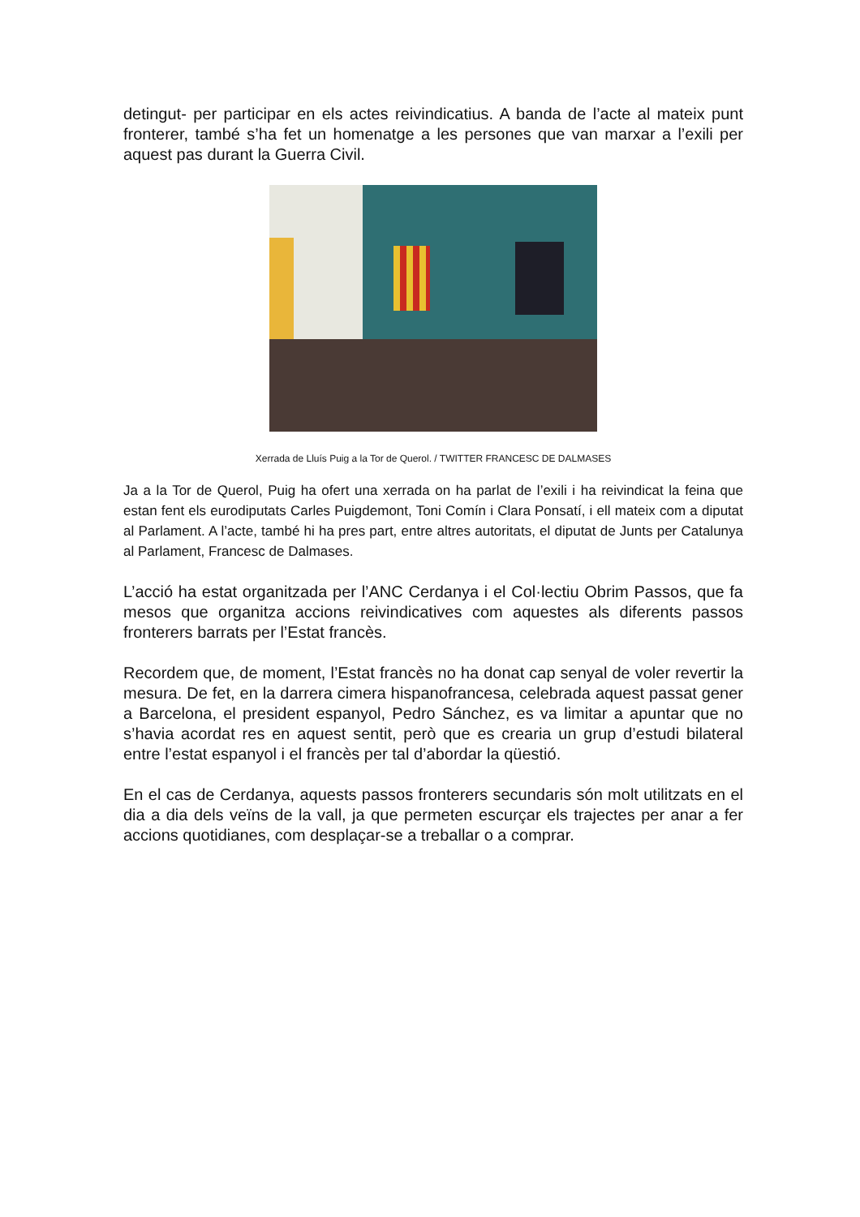detingut- per participar en els actes reivindicatius. A banda de l’acte al mateix punt fronterer, també s’ha fet un homenatge a les persones que van marxar a l’exili per aquest pas durant la Guerra Civil.
Xerrada de Lluís Puig a la Tor de Querol. / TWITTER FRANCESC DE DALMASES
Ja a la Tor de Querol, Puig ha ofert una xerrada on ha parlat de l’exili i ha reivindicat la feina que estan fent els eurodiputats Carles Puigdemont, Toni Comín i Clara Ponsatí, i ell mateix com a diputat al Parlament. A l’acte, també hi ha pres part, entre altres autoritats, el diputat de Junts per Catalunya al Parlament, Francesc de Dalmases.
L’acció ha estat organitzada per l’ANC Cerdanya i el Col·lectiu Obrim Passos, que fa mesos que organitza accions reivindicatives com aquestes als diferents passos fronterers barrats per l’Estat francès.
Recordem que, de moment, l’Estat francès no ha donat cap senyal de voler revertir la mesura. De fet, en la darrera cimera hispanofrancesa, celebrada aquest passat gener a Barcelona, el president espanyol, Pedro Sánchez, es va limitar a apuntar que no s’havia acordat res en aquest sentit, però que es crearia un grup d’estudi bilateral entre l’estat espanyol i el francès per tal d’abordar la qüestió.
En el cas de Cerdanya, aquests passos fronterers secundaris són molt utilitzats en el dia a dia dels veïns de la vall, ja que permeten escurçar els trajectes per anar a fer accions quotidianes, com desplaçar-se a treballar o a comprar.